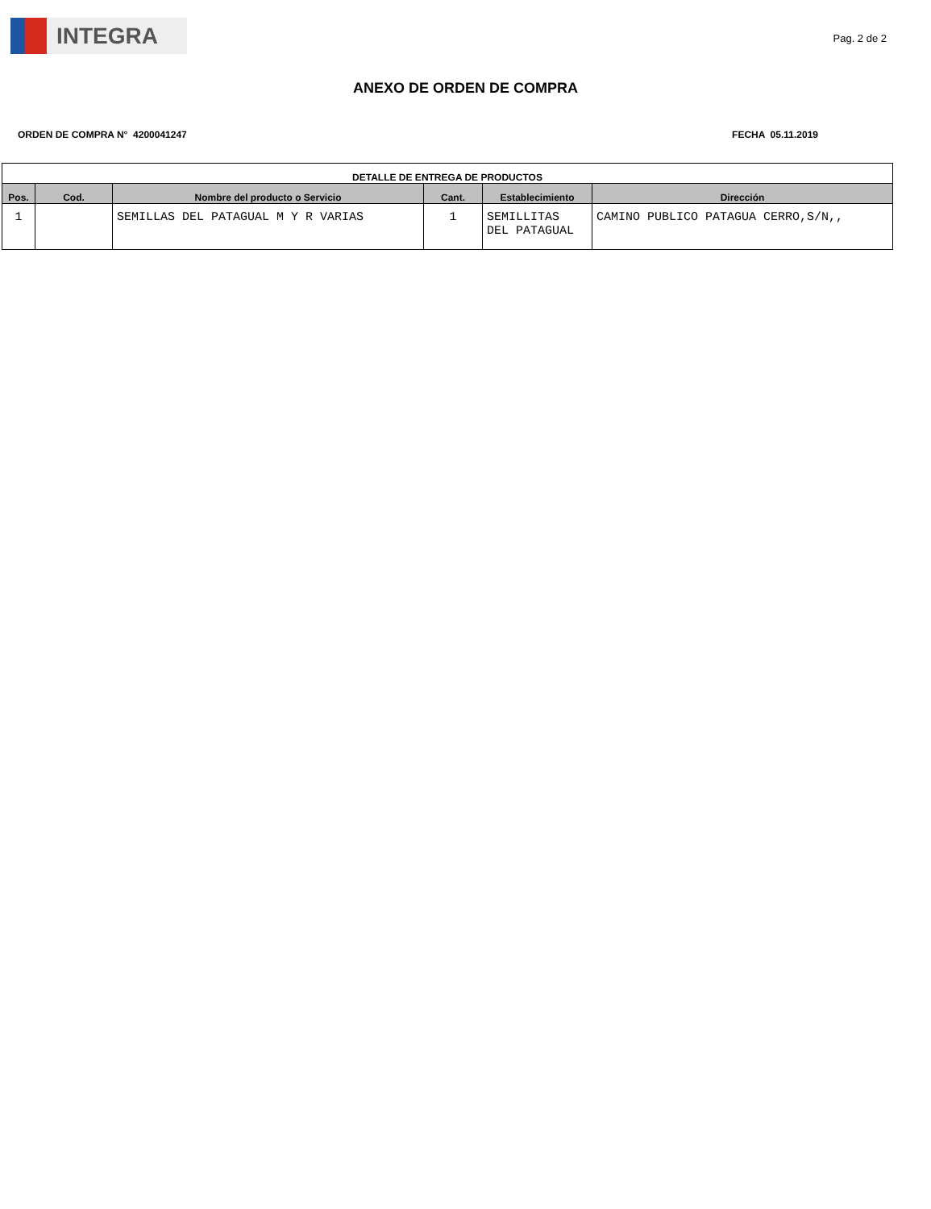INTEGRA
Pag. 2 de 2
ANEXO DE ORDEN DE COMPRA
ORDEN DE COMPRA N° 4200041247 FECHA 05.11.2019
| DETALLE DE ENTREGA DE PRODUCTOS | | | | | |
| --- | --- | --- | --- | --- | --- |
| Pos. | Cod. | Nombre del producto o Servicio | Cant. | Establecimiento | Dirección |
| 1 | | SEMILLAS DEL PATAGUAL M Y R VARIAS | 1 | SEMILLITAS DEL PATAGUAL | CAMINO PUBLICO PATAGUA CERRO,S/N,, |